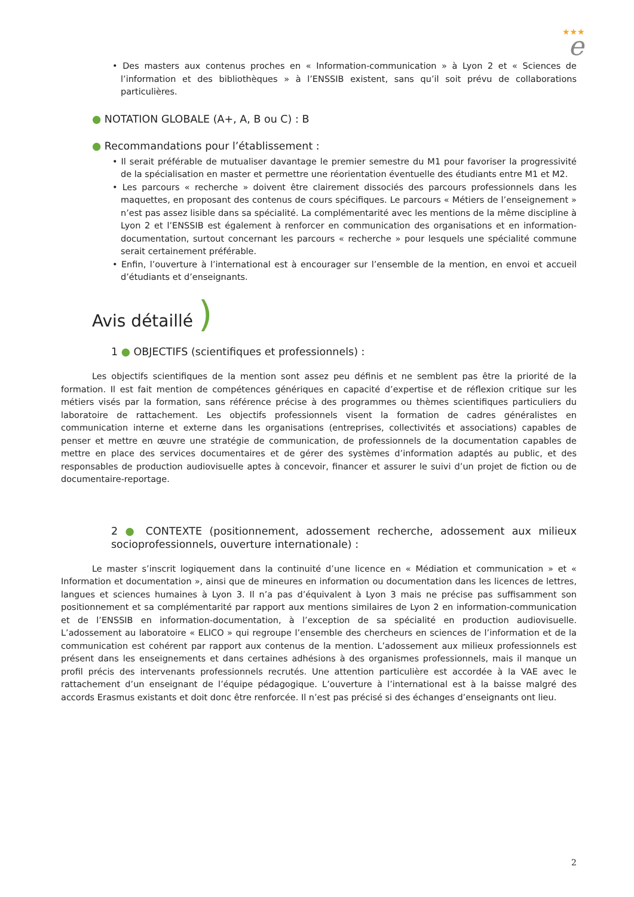★★★
e
• Des masters aux contenus proches en « Information-communication » à Lyon 2 et « Sciences de l’information et des bibliothèques » à l’ENSSIB existent, sans qu’il soit prévu de collaborations particulières.
● NOTATION GLOBALE (A+, A, B ou C) : B
● Recommandations pour l’établissement :
• Il serait préférable de mutualiser davantage le premier semestre du M1 pour favoriser la progressivité de la spécialisation en master et permettre une réorientation éventuelle des étudiants entre M1 et M2.
• Les parcours « recherche » doivent être clairement dissociés des parcours professionnels dans les maquettes, en proposant des contenus de cours spécifiques. Le parcours « Métiers de l’enseignement » n’est pas assez lisible dans sa spécialité. La complémentarité avec les mentions de la même discipline à Lyon 2 et l’ENSSIB est également à renforcer en communication des organisations et en information-documentation, surtout concernant les parcours « recherche » pour lesquels une spécialité commune serait certainement préférable.
• Enfin, l’ouverture à l’international est à encourager sur l’ensemble de la mention, en envoi et accueil d’étudiants et d’enseignants.
Avis détaillé )
1 ● OBJECTIFS (scientifiques et professionnels) :
Les objectifs scientifiques de la mention sont assez peu définis et ne semblent pas être la priorité de la formation. Il est fait mention de compétences génériques en capacité d’expertise et de réflexion critique sur les métiers visés par la formation, sans référence précise à des programmes ou thèmes scientifiques particuliers du laboratoire de rattachement. Les objectifs professionnels visent la formation de cadres généralistes en communication interne et externe dans les organisations (entreprises, collectivités et associations) capables de penser et mettre en œuvre une stratégie de communication, de professionnels de la documentation capables de mettre en place des services documentaires et de gérer des systèmes d’information adaptés au public, et des responsables de production audiovisuelle aptes à concevoir, financer et assurer le suivi d’un projet de fiction ou de documentaire-reportage.
2 ● CONTEXTE (positionnement, adossement recherche, adossement aux milieux socioprofessionnels, ouverture internationale) :
Le master s’inscrit logiquement dans la continuité d’une licence en « Médiation et communication » et « Information et documentation », ainsi que de mineures en information ou documentation dans les licences de lettres, langues et sciences humaines à Lyon 3. Il n’a pas d’équivalent à Lyon 3 mais ne précise pas suffisamment son positionnement et sa complémentarité par rapport aux mentions similaires de Lyon 2 en information-communication et de l’ENSSIB en information-documentation, à l’exception de sa spécialité en production audiovisuelle. L’adossement au laboratoire « ELICO » qui regroupe l’ensemble des chercheurs en sciences de l’information et de la communication est cohérent par rapport aux contenus de la mention. L’adossement aux milieux professionnels est présent dans les enseignements et dans certaines adhésions à des organismes professionnels, mais il manque un profil précis des intervenants professionnels recrutés. Une attention particulière est accordée à la VAE avec le rattachement d’un enseignant de l’équipe pédagogique. L’ouverture à l’international est à la baisse malgré des accords Erasmus existants et doit donc être renforcée. Il n’est pas précisé si des échanges d’enseignants ont lieu.
2